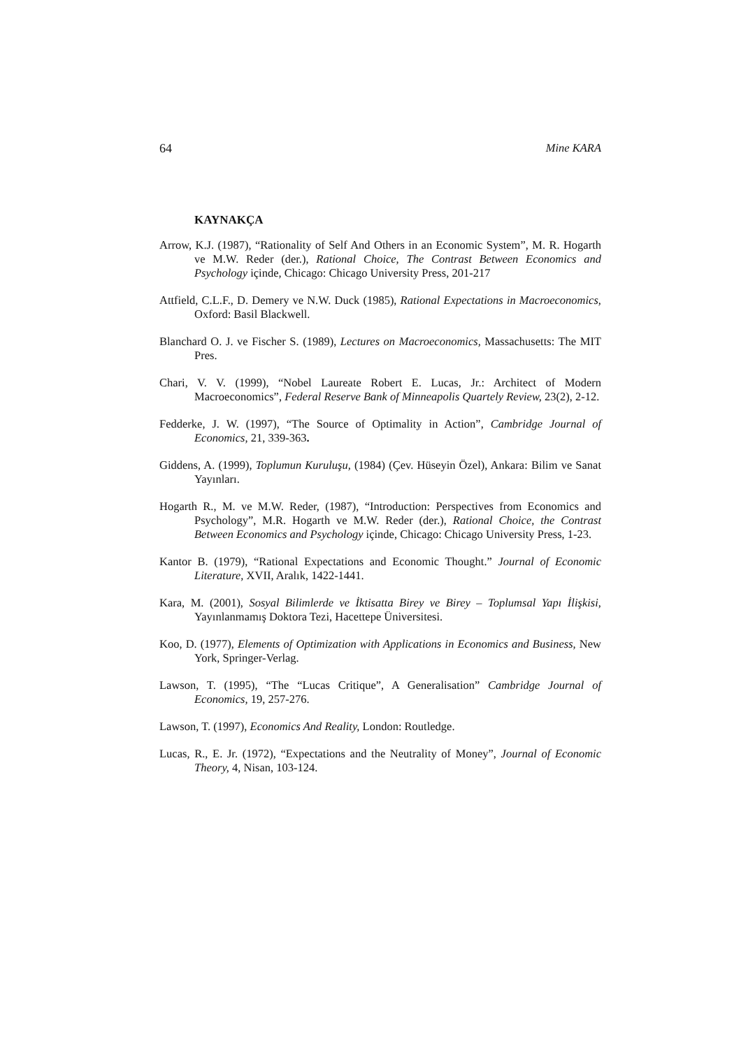64 Mine KARA
KAYNAKÇA
Arrow, K.J. (1987), “Rationality of Self And Others in an Economic System”, M. R. Hogarth ve M.W. Reder (der.), Rational Choice, The Contrast Between Economics and Psychology içinde, Chicago: Chicago University Press, 201-217
Attfield, C.L.F., D. Demery ve N.W. Duck (1985), Rational Expectations in Macroeconomics, Oxford: Basil Blackwell.
Blanchard O. J. ve Fischer S. (1989), Lectures on Macroeconomics, Massachusetts: The MIT Pres.
Chari, V. V. (1999), “Nobel Laureate Robert E. Lucas, Jr.: Architect of Modern Macroeconomics”, Federal Reserve Bank of Minneapolis Quartely Review, 23(2), 2-12.
Fedderke, J. W. (1997), “The Source of Optimality in Action”, Cambridge Journal of Economics, 21, 339-363.
Giddens, A. (1999), Toplumun Kuruluşu, (1984) (Çev. Hüseyin Özel), Ankara: Bilim ve Sanat Yayınları.
Hogarth R., M. ve M.W. Reder, (1987), “Introduction: Perspectives from Economics and Psychology”, M.R. Hogarth ve M.W. Reder (der.), Rational Choice, the Contrast Between Economics and Psychology içinde, Chicago: Chicago University Press, 1-23.
Kantor B. (1979), “Rational Expectations and Economic Thought.” Journal of Economic Literature, XVII, Aralık, 1422-1441.
Kara, M. (2001), Sosyal Bilimlerde ve İktisatta Birey ve Birey – Toplumsal Yapı İlişkisi, Yayınlanmamış Doktora Tezi, Hacettepe Üniversitesi.
Koo, D. (1977), Elements of Optimization with Applications in Economics and Business, New York, Springer-Verlag.
Lawson, T. (1995), “The “Lucas Critique”, A Generalisation” Cambridge Journal of Economics, 19, 257-276.
Lawson, T. (1997), Economics And Reality, London: Routledge.
Lucas, R., E. Jr. (1972), “Expectations and the Neutrality of Money”, Journal of Economic Theory, 4, Nisan, 103-124.